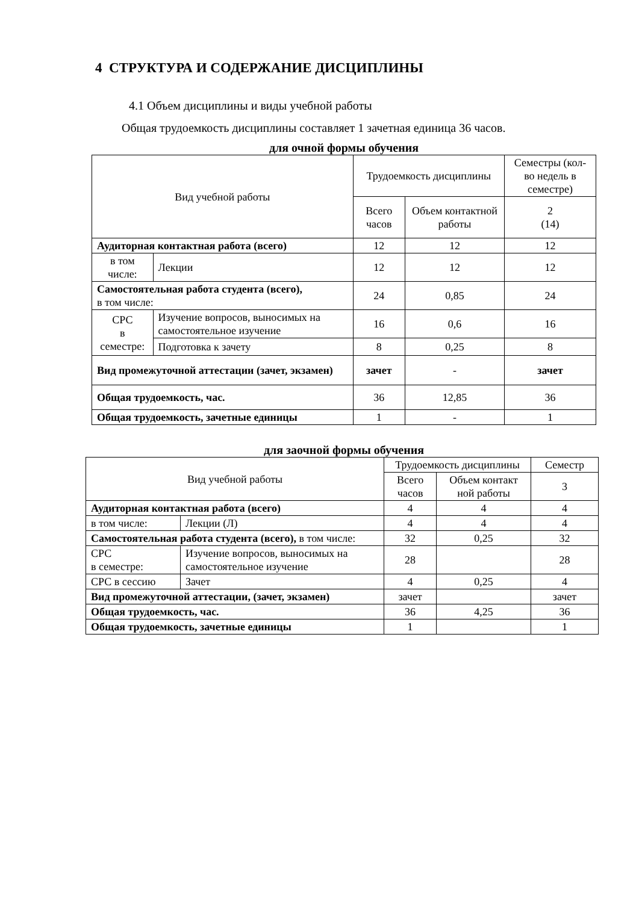4 СТРУКТУРА И СОДЕРЖАНИЕ ДИСЦИПЛИНЫ
4.1 Объем дисциплины и виды учебной работы
Общая трудоемкость дисциплины составляет 1 зачетная единица 36 часов.
для очной формы обучения
| Вид учебной работы | | Трудоемкость дисциплины | | Семестры (кол-во недель в семестре) |
| | | Всего часов | Объем контактной работы | 2 (14) |
| Аудиторная контактная работа (всего) | | 12 | 12 | 12 |
| в том числе: | Лекции | 12 | 12 | 12 |
| Самостоятельная работа студента (всего), в том числе: | | 24 | 0,85 | 24 |
| СРС в семестре: | Изучение вопросов, выносимых на самостоятельное изучение | 16 | 0,6 | 16 |
| | Подготовка к зачету | 8 | 0,25 | 8 |
| Вид промежуточной аттестации (зачет, экзамен) | | зачет | - | зачет |
| Общая трудоемкость, час. | | 36 | 12,85 | 36 |
| Общая трудоемкость, зачетные единицы | | 1 | - | 1 |
для заочной формы обучения
| Вид учебной работы | | Трудоемкость дисциплины | | Семестр |
| | | Всего часов | Объем контакт ной работы | 3 |
| Аудиторная контактная работа (всего) | | 4 | 4 | 4 |
| в том числе: | Лекции (Л) | 4 | 4 | 4 |
| Самостоятельная работа студента (всего), в том числе: | | 32 | 0,25 | 32 |
| СРС в семестре: | Изучение вопросов, выносимых на самостоятельное изучение | 28 | | 28 |
| СРС в сессию | Зачет | 4 | 0,25 | 4 |
| Вид промежуточной аттестации, (зачет, экзамен) | | зачет | | зачет |
| Общая трудоемкость, час. | | 36 | 4,25 | 36 |
| Общая трудоемкость, зачетные единицы | | 1 | | 1 |